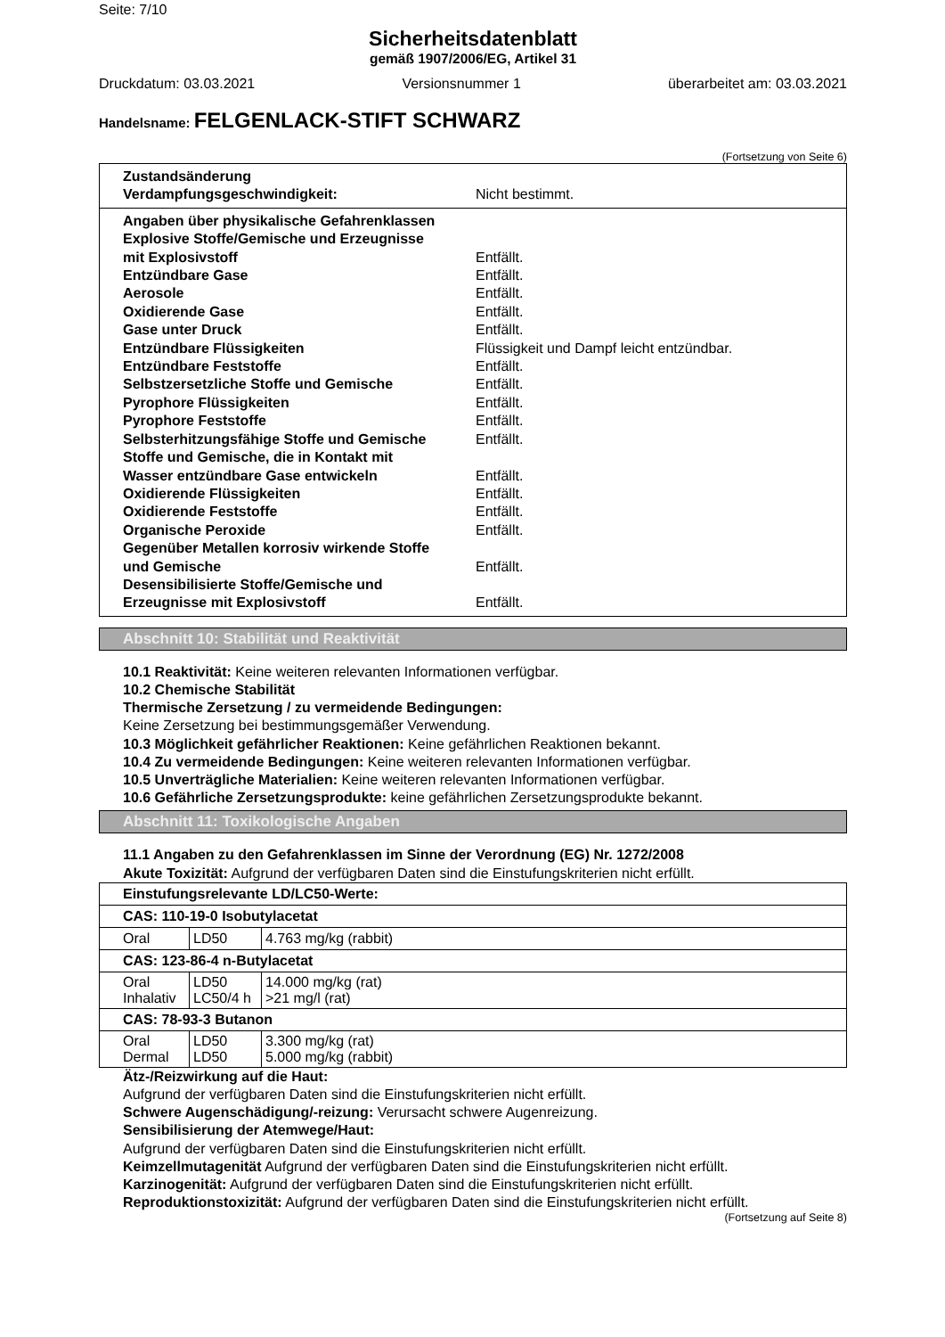Seite: 7/10
Sicherheitsdatenblatt
gemäß 1907/2006/EG, Artikel 31
Druckdatum: 03.03.2021 Versionsnummer 1 überarbeitet am: 03.03.2021
Handelsname: FELGENLACK-STIFT SCHWARZ
(Fortsetzung von Seite 6)
Zustandsänderung
Verdampfungsgeschwindigkeit:
Nicht bestimmt.
Angaben über physikalische Gefahrenklassen
Explosive Stoffe/Gemische und Erzeugnisse
mit Explosivstoff
Entfällt.
Entzündbare Gase Entfällt.
Aerosole Entfällt.
Oxidierende Gase Entfällt.
Gase unter Druck Entfällt.
Entzündbare Flüssigkeiten Flüssigkeit und Dampf leicht entzündbar.
Entzündbare Feststoffe Entfällt.
Selbstzersetzliche Stoffe und Gemische Entfällt.
Pyrophore Flüssigkeiten Entfällt.
Pyrophore Feststoffe Entfällt.
Selbsterhitzungsfähige Stoffe und Gemische Entfällt.
Stoffe und Gemische, die in Kontakt mit
Wasser entzündbare Gase entwickeln
Entfällt.
Oxidierende Flüssigkeiten Entfällt.
Oxidierende Feststoffe Entfällt.
Organische Peroxide Entfällt.
Gegenüber Metallen korrosiv wirkende Stoffe
und Gemische
Entfällt.
Desensibilisierte Stoffe/Gemische und
Erzeugnisse mit Explosivstoff
Entfällt.
Abschnitt 10: Stabilität und Reaktivität
10.1 Reaktivität: Keine weiteren relevanten Informationen verfügbar.
10.2 Chemische Stabilität
Thermische Zersetzung / zu vermeidende Bedingungen:
Keine Zersetzung bei bestimmungsgemäßer Verwendung.
10.3 Möglichkeit gefährlicher Reaktionen: Keine gefährlichen Reaktionen bekannt.
10.4 Zu vermeidende Bedingungen: Keine weiteren relevanten Informationen verfügbar.
10.5 Unverträgliche Materialien: Keine weiteren relevanten Informationen verfügbar.
10.6 Gefährliche Zersetzungsprodukte: keine gefährlichen Zersetzungsprodukte bekannt.
Abschnitt 11: Toxikologische Angaben
11.1 Angaben zu den Gefahrenklassen im Sinne der Verordnung (EG) Nr. 1272/2008
Akute Toxizität: Aufgrund der verfügbaren Daten sind die Einstufungskriterien nicht erfüllt.
| Einstufungsrelevante LD/LC50-Werte: | | |
| CAS: 110-19-0 Isobutylacetat | | |
| Oral | LD50 | 4.763 mg/kg (rabbit) |
| CAS: 123-86-4 n-Butylacetat | | |
| Oral Inhalativ | LD50 LC50/4 h | 14.000 mg/kg (rat) >21 mg/l (rat) |
| CAS: 78-93-3 Butanon | | |
| Oral Dermal | LD50 LD50 | 3.300 mg/kg (rat) 5.000 mg/kg (rabbit) |
Ätz-/Reizwirkung auf die Haut:
Aufgrund der verfügbaren Daten sind die Einstufungskriterien nicht erfüllt.
Schwere Augenschädigung/-reizung: Verursacht schwere Augenreizung.
Sensibilisierung der Atemwege/Haut:
Aufgrund der verfügbaren Daten sind die Einstufungskriterien nicht erfüllt.
Keimzellmutagenität Aufgrund der verfügbaren Daten sind die Einstufungskriterien nicht erfüllt.
Karzinogenität: Aufgrund der verfügbaren Daten sind die Einstufungskriterien nicht erfüllt.
Reproduktionstoxizität: Aufgrund der verfügbaren Daten sind die Einstufungskriterien nicht erfüllt.
(Fortsetzung auf Seite 8)